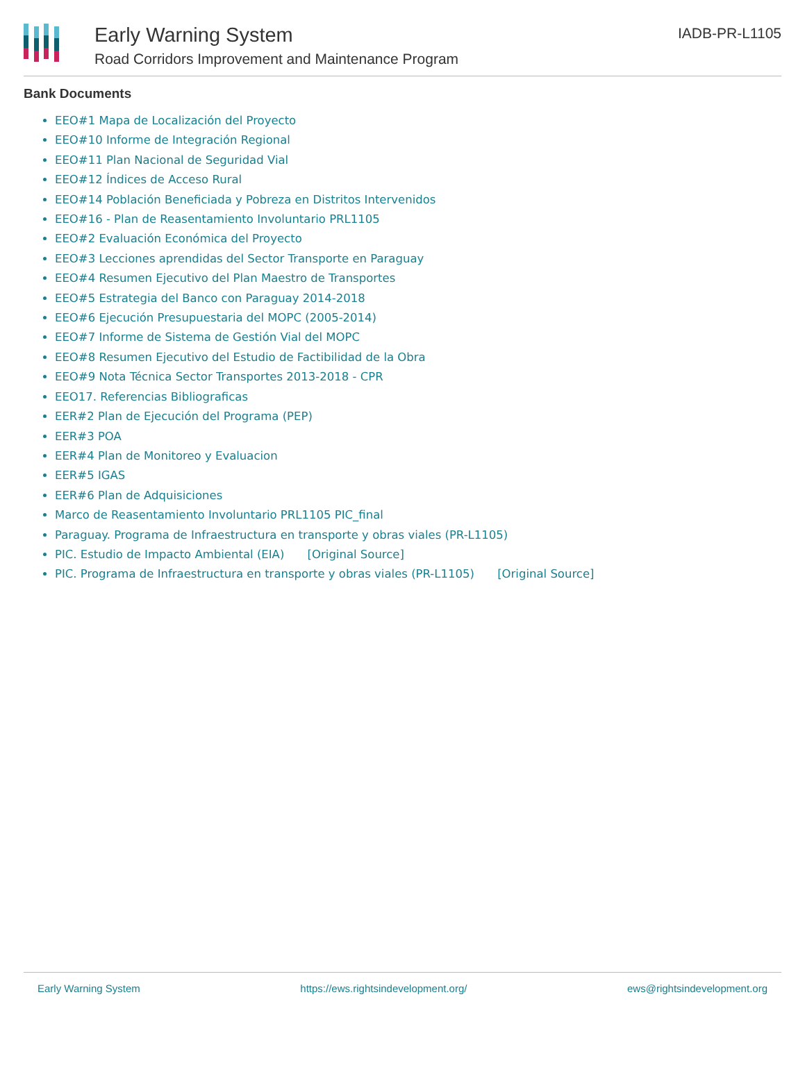Early Warning System
Road Corridors Improvement and Maintenance Program
IADB-PR-L1105
Bank Documents
EEO#1 Mapa de Localización del Proyecto
EEO#10 Informe de Integración Regional
EEO#11 Plan Nacional de Seguridad Vial
EEO#12 Índices de Acceso Rural
EEO#14 Población Beneficiada y Pobreza en Distritos Intervenidos
EEO#16 - Plan de Reasentamiento Involuntario PRL1105
EEO#2 Evaluación Económica del Proyecto
EEO#3 Lecciones aprendidas del Sector Transporte en Paraguay
EEO#4 Resumen Ejecutivo del Plan Maestro de Transportes
EEO#5 Estrategia del Banco con Paraguay 2014-2018
EEO#6 Ejecución Presupuestaria del MOPC (2005-2014)
EEO#7 Informe de Sistema de Gestión Vial del MOPC
EEO#8 Resumen Ejecutivo del Estudio de Factibilidad de la Obra
EEO#9 Nota Técnica Sector Transportes 2013-2018 - CPR
EEO17. Referencias Bibliograficas
EER#2 Plan de Ejecución del Programa (PEP)
EER#3 POA
EER#4 Plan de Monitoreo y Evaluacion
EER#5 IGAS
EER#6 Plan de Adquisiciones
Marco de Reasentamiento Involuntario PRL1105 PIC_final
Paraguay. Programa de Infraestructura en transporte y obras viales (PR-L1105)
PIC. Estudio de Impacto Ambiental (EIA) [Original Source]
PIC. Programa de Infraestructura en transporte y obras viales (PR-L1105) [Original Source]
Early Warning System https://ews.rightsindevelopment.org/ ews@rightsindevelopment.org